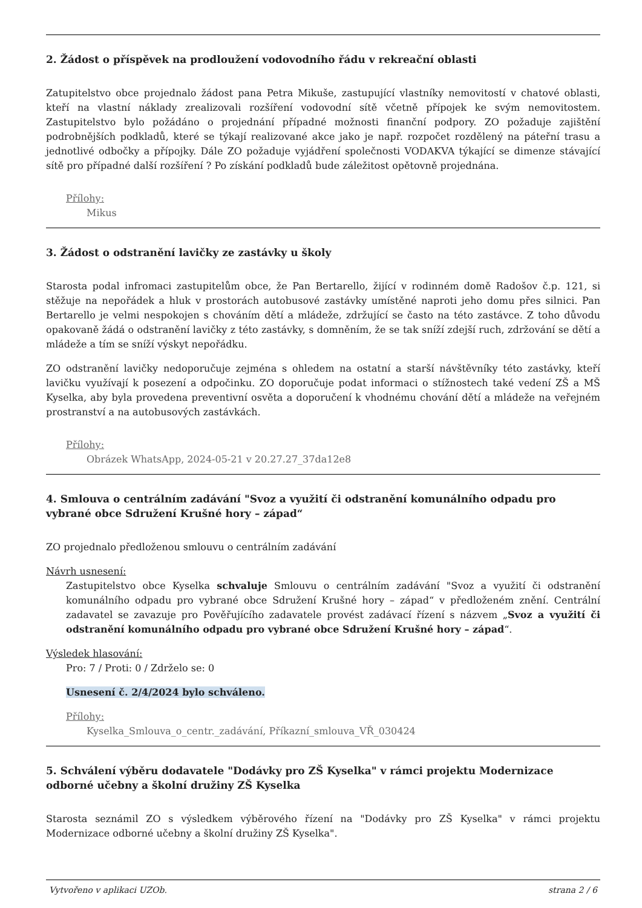2. Žádost o příspěvek na prodloužení vodovodního řádu v rekreační oblasti
Zatupitelstvo obce projednalo žádost pana Petra Mikuše, zastupující vlastníky nemovitostí v chatové oblasti, kteří na vlastní náklady zrealizovali rozšíření vodovodní sítě včetně přípojek ke svým nemovitostem. Zastupitelstvo bylo požádáno o projednání případné možnosti finanční podpory. ZO požaduje zajištění podrobnějších podkladů, které se týkají realizované akce jako je např. rozpočet rozdělený na páteřní trasu a jednotlivé odbočky a přípojky. Dále ZO požaduje vyjádření společnosti VODAKVA týkající se dimenze stávající sítě pro případné další rozšíření ? Po získání podkladů bude záležitost opětovně projednána.
Přílohy:
Mikus
3. Žádost o odstranění lavičky ze zastávky u školy
Starosta podal infromaci zastupitelům obce, že Pan Bertarello, žijící v rodinném domě Radošov č.p. 121, si stěžuje na nepořádek a hluk v prostorách autobusové zastávky umístěné naproti jeho domu přes silnici. Pan Bertarello je velmi nespokojen s chováním dětí a mládeže, zdržující se často na této zastávce. Z toho důvodu opakovaně žádá o odstranění lavičky z této zastávky, s domněním, že se tak sníží zdejší ruch, zdržování se dětí a mládeže a tím se sníží výskyt nepořádku.
ZO odstranění lavičky nedoporučuje zejména s ohledem na ostatní a starší návštěvníky této zastávky, kteří lavičku využívají k posezení a odpočinku. ZO doporučuje podat informaci o stížnostech také vedení ZŠ a MŠ Kyselka, aby byla provedena preventivní osvěta a doporučení k vhodnému chování dětí a mládeže na veřejném prostranství a na autobusových zastávkách.
Přílohy:
Obrázek WhatsApp, 2024-05-21 v 20.27.27_37da12e8
4. Smlouva o centrálním zadávání "Svoz a využití či odstranění komunálního odpadu pro vybrané obce Sdružení Krušné hory – západ“
ZO projednalo předloženou smlouvu o centrálním zadávání
Návrh usnesení:
Zastupitelstvo obce Kyselka schvaluje Smlouvu o centrálním zadávání "Svoz a využití či odstranění komunálního odpadu pro vybrané obce Sdružení Krušné hory – západ“ v předloženém znění. Centrální zadavatel se zavazuje pro Pověřujícího zadavatele provést zadávací řízení s názvem „Svoz a využití či odstranění komunálního odpadu pro vybrané obce Sdružení Krušné hory – západ“.
Výsledek hlasování:
Pro: 7 / Proti: 0 / Zdrželo se: 0
Usnesení č. 2/4/2024 bylo schváleno.
Přílohy:
Kyselka_Smlouva_o_centr._zadávání, Příkazní_smlouva_VŘ_030424
5. Schválení výběru dodavatele "Dodávky pro ZŠ Kyselka" v rámci projektu Modernizace odborné učebny a školní družiny ZŠ Kyselka
Starosta seznámil ZO s výsledkem výběrového řízení na "Dodávky pro ZŠ Kyselka" v rámci projektu Modernizace odborné učebny a školní družiny ZŠ Kyselka".
Vytvořeno v aplikaci UZOb. strana 2 / 6